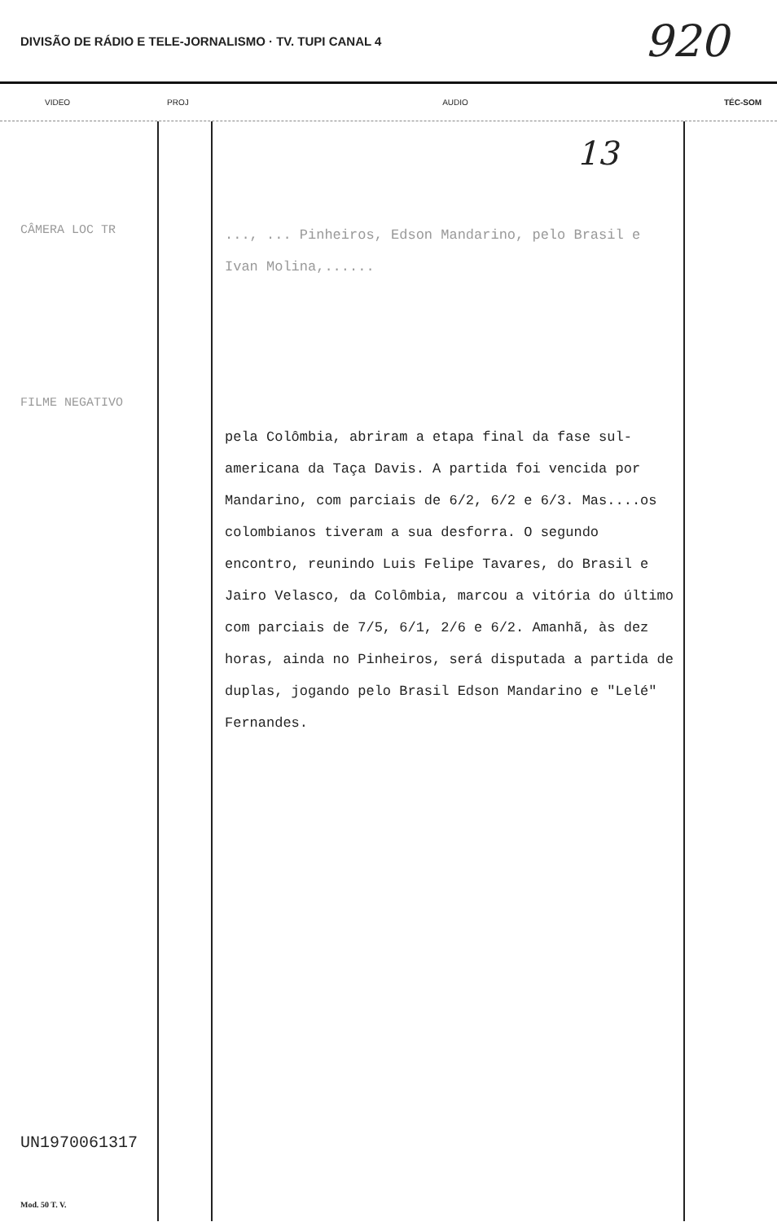DIVISÃO DE RÁDIO E TELE-JORNALISMO · TV. TUPI CANAL 4 920
VIDEO PROJ AUDIO TÉC-SOM
CÂMERA LOC TR
FILME NEGATIVO
UN1970061317
Mod. 50 T. V.
13
..., ... Pinheiros, Edson Mandarino, pelo Brasil e Ivan Molina,......
pela Colômbia, abriram a etapa final da fase sul-americana da Taça Davis. A partida foi vencida por Mandarino, com parciais de 6/2, 6/2 e 6/3. Mas....os colombianos tiveram a sua desforra. O segundo encontro, reunindo Luis Felipe Tavares, do Brasil e Jairo Velasco, da Colômbia, marcou a vitória do último com parciais de 7/5, 6/1, 2/6 e 6/2. Amanhã, às dez horas, ainda no Pinheiros, será disputada a partida de duplas, jogando pelo Brasil Edson Mandarino e "Lelé" Fernandes.